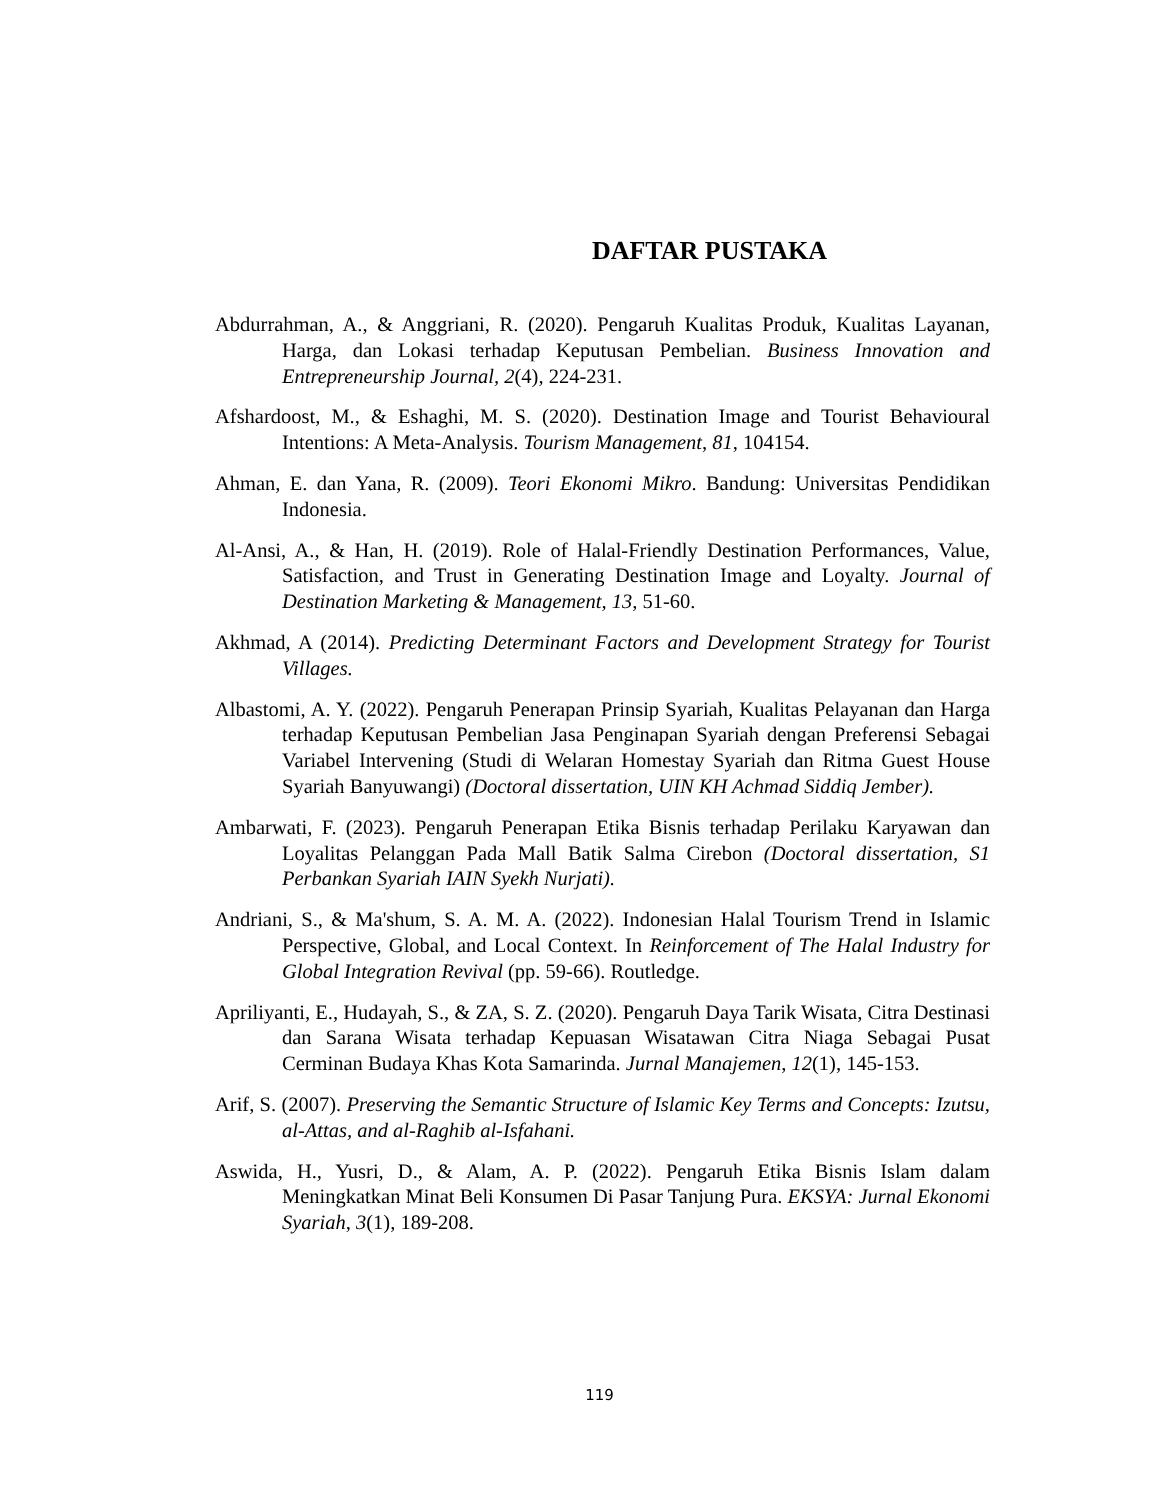DAFTAR PUSTAKA
Abdurrahman, A., & Anggriani, R. (2020). Pengaruh Kualitas Produk, Kualitas Layanan, Harga, dan Lokasi terhadap Keputusan Pembelian. Business Innovation and Entrepreneurship Journal, 2(4), 224-231.
Afshardoost, M., & Eshaghi, M. S. (2020). Destination Image and Tourist Behavioural Intentions: A Meta-Analysis. Tourism Management, 81, 104154.
Ahman, E. dan Yana, R. (2009). Teori Ekonomi Mikro. Bandung: Universitas Pendidikan Indonesia.
Al-Ansi, A., & Han, H. (2019). Role of Halal-Friendly Destination Performances, Value, Satisfaction, and Trust in Generating Destination Image and Loyalty. Journal of Destination Marketing & Management, 13, 51-60.
Akhmad, A (2014). Predicting Determinant Factors and Development Strategy for Tourist Villages.
Albastomi, A. Y. (2022). Pengaruh Penerapan Prinsip Syariah, Kualitas Pelayanan dan Harga terhadap Keputusan Pembelian Jasa Penginapan Syariah dengan Preferensi Sebagai Variabel Intervening (Studi di Welaran Homestay Syariah dan Ritma Guest House Syariah Banyuwangi) (Doctoral dissertation, UIN KH Achmad Siddiq Jember).
Ambarwati, F. (2023). Pengaruh Penerapan Etika Bisnis terhadap Perilaku Karyawan dan Loyalitas Pelanggan Pada Mall Batik Salma Cirebon (Doctoral dissertation, S1 Perbankan Syariah IAIN Syekh Nurjati).
Andriani, S., & Ma'shum, S. A. M. A. (2022). Indonesian Halal Tourism Trend in Islamic Perspective, Global, and Local Context. In Reinforcement of The Halal Industry for Global Integration Revival (pp. 59-66). Routledge.
Apriliyanti, E., Hudayah, S., & ZA, S. Z. (2020). Pengaruh Daya Tarik Wisata, Citra Destinasi dan Sarana Wisata terhadap Kepuasan Wisatawan Citra Niaga Sebagai Pusat Cerminan Budaya Khas Kota Samarinda. Jurnal Manajemen, 12(1), 145-153.
Arif, S. (2007). Preserving the Semantic Structure of Islamic Key Terms and Concepts: Izutsu, al-Attas, and al-Raghib al-Isfahani.
Aswida, H., Yusri, D., & Alam, A. P. (2022). Pengaruh Etika Bisnis Islam dalam Meningkatkan Minat Beli Konsumen Di Pasar Tanjung Pura. EKSYA: Jurnal Ekonomi Syariah, 3(1), 189-208.
119